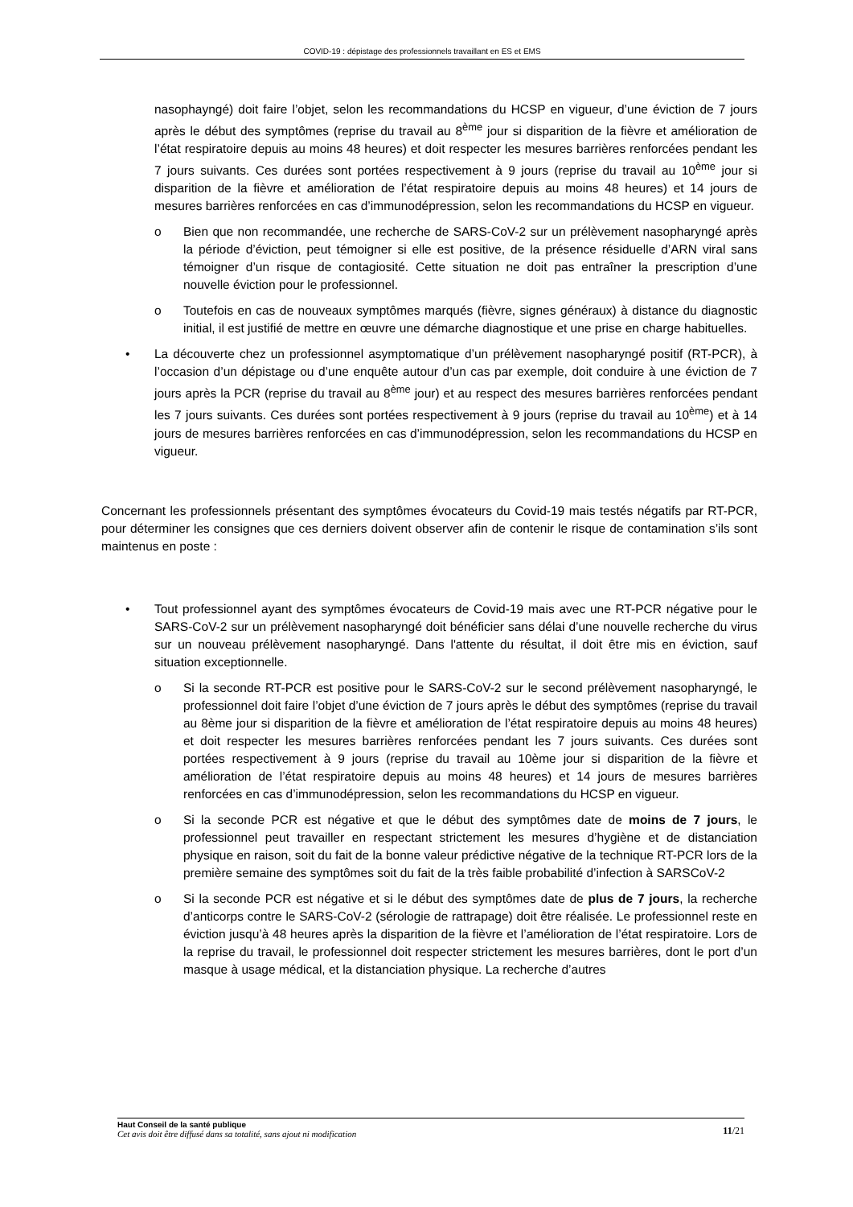COVID-19 : dépistage des professionnels travaillant en ES et EMS
nasophayngé) doit faire l’objet, selon les recommandations du HCSP en vigueur, d’une éviction de 7 jours après le début des symptômes (reprise du travail au 8<sup>ème</sup> jour si disparition de la fièvre et amélioration de l’état respiratoire depuis au moins 48 heures) et doit respecter les mesures barrières renforcées pendant les 7 jours suivants. Ces durées sont portées respectivement à 9 jours (reprise du travail au 10<sup>ème</sup> jour si disparition de la fièvre et amélioration de l’état respiratoire depuis au moins 48 heures) et 14 jours de mesures barrières renforcées en cas d’immunodépression, selon les recommandations du HCSP en vigueur.
o Bien que non recommandée, une recherche de SARS-CoV-2 sur un prélèvement nasopharyngé après la période d’éviction, peut témoigner si elle est positive, de la présence résiduelle d’ARN viral sans témoigner d’un risque de contagiosité. Cette situation ne doit pas entraîner la prescription d’une nouvelle éviction pour le professionnel.
o Toutefois en cas de nouveaux symptômes marqués (fièvre, signes généraux) à distance du diagnostic initial, il est justifié de mettre en œuvre une démarche diagnostique et une prise en charge habituelles.
• La découverte chez un professionnel asymptomatique d’un prélèvement nasopharyngé positif (RT-PCR), à l’occasion d’un dépistage ou d’une enquête autour d’un cas par exemple, doit conduire à une éviction de 7 jours après la PCR (reprise du travail au 8<sup>ème</sup> jour) et au respect des mesures barrières renforcées pendant les 7 jours suivants. Ces durées sont portées respectivement à 9 jours (reprise du travail au 10<sup>ème</sup>) et à 14 jours de mesures barrières renforcées en cas d’immunodépression, selon les recommandations du HCSP en vigueur.
Concernant les professionnels présentant des symptômes évocateurs du Covid-19 mais testés négatifs par RT-PCR, pour déterminer les consignes que ces derniers doivent observer afin de contenir le risque de contamination s’ils sont maintenus en poste :
• Tout professionnel ayant des symptômes évocateurs de Covid-19 mais avec une RT-PCR négative pour le SARS-CoV-2 sur un prélèvement nasopharyngé doit bénéficier sans délai d’une nouvelle recherche du virus sur un nouveau prélèvement nasopharyngé. Dans l'attente du résultat, il doit être mis en éviction, sauf situation exceptionnelle.
o Si la seconde RT-PCR est positive pour le SARS-CoV-2 sur le second prélèvement nasopharyngé, le professionnel doit faire l’objet d’une éviction de 7 jours après le début des symptômes (reprise du travail au 8ème jour si disparition de la fièvre et amélioration de l’état respiratoire depuis au moins 48 heures) et doit respecter les mesures barrières renforcées pendant les 7 jours suivants. Ces durées sont portées respectivement à 9 jours (reprise du travail au 10ème jour si disparition de la fièvre et amélioration de l’état respiratoire depuis au moins 48 heures) et 14 jours de mesures barrières renforcées en cas d’immunodépression, selon les recommandations du HCSP en vigueur.
o Si la seconde PCR est négative et que le début des symptômes date de moins de 7 jours, le professionnel peut travailler en respectant strictement les mesures d’hygiène et de distanciation physique en raison, soit du fait de la bonne valeur prédictive négative de la technique RT-PCR lors de la première semaine des symptômes soit du fait de la très faible probabilité d’infection à SARSCoV-2
o Si la seconde PCR est négative et si le début des symptômes date de plus de 7 jours, la recherche d’anticorps contre le SARS-CoV-2 (sérologie de rattrapage) doit être réalisée. Le professionnel reste en éviction jusqu’à 48 heures après la disparition de la fièvre et l’amélioration de l’état respiratoire. Lors de la reprise du travail, le professionnel doit respecter strictement les mesures barrières, dont le port d’un masque à usage médical, et la distanciation physique. La recherche d’autres
Haut Conseil de la santé publique
Cet avis doit être diffusé dans sa totalité, sans ajout ni modification
11/21